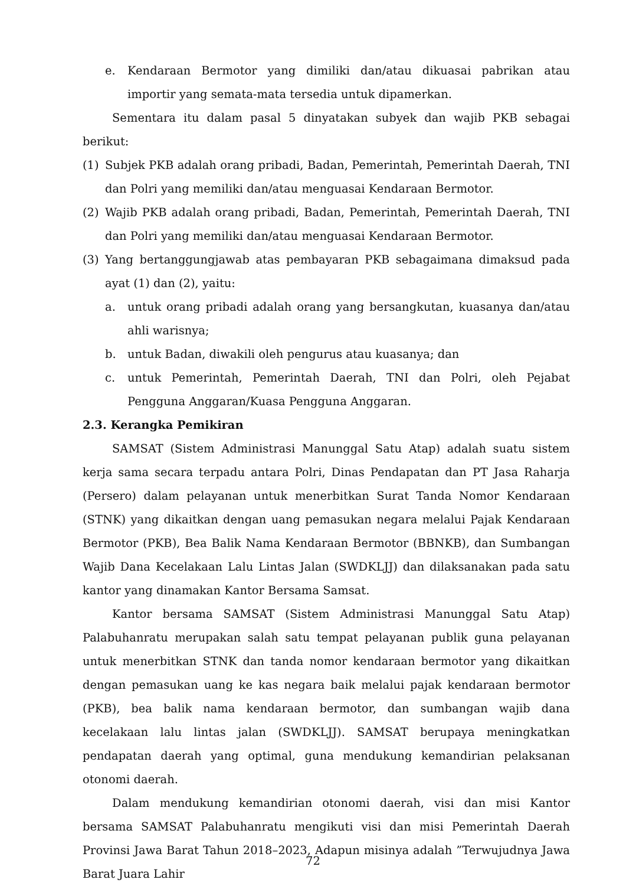e. Kendaraan Bermotor yang dimiliki dan/atau dikuasai pabrikan atau importir yang semata-mata tersedia untuk dipamerkan.
Sementara itu dalam pasal 5 dinyatakan subyek dan wajib PKB sebagai berikut:
(1) Subjek PKB adalah orang pribadi, Badan, Pemerintah, Pemerintah Daerah, TNI dan Polri yang memiliki dan/atau menguasai Kendaraan Bermotor.
(2) Wajib PKB adalah orang pribadi, Badan, Pemerintah, Pemerintah Daerah, TNI dan Polri yang memiliki dan/atau menguasai Kendaraan Bermotor.
(3) Yang bertanggungjawab atas pembayaran PKB sebagaimana dimaksud pada ayat (1) dan (2), yaitu:
a. untuk orang pribadi adalah orang yang bersangkutan, kuasanya dan/atau ahli warisnya;
b. untuk Badan, diwakili oleh pengurus atau kuasanya; dan
c. untuk Pemerintah, Pemerintah Daerah, TNI dan Polri, oleh Pejabat Pengguna Anggaran/Kuasa Pengguna Anggaran.
2.3. Kerangka Pemikiran
SAMSAT (Sistem Administrasi Manunggal Satu Atap) adalah suatu sistem kerja sama secara terpadu antara Polri, Dinas Pendapatan dan PT Jasa Raharja (Persero) dalam pelayanan untuk menerbitkan Surat Tanda Nomor Kendaraan (STNK) yang dikaitkan dengan uang pemasukan negara melalui Pajak Kendaraan Bermotor (PKB), Bea Balik Nama Kendaraan Bermotor (BBNKB), dan Sumbangan Wajib Dana Kecelakaan Lalu Lintas Jalan (SWDKLJJ) dan dilaksanakan pada satu kantor yang dinamakan Kantor Bersama Samsat.
Kantor bersama SAMSAT (Sistem Administrasi Manunggal Satu Atap) Palabuhanratu merupakan salah satu tempat pelayanan publik guna pelayanan untuk menerbitkan STNK dan tanda nomor kendaraan bermotor yang dikaitkan dengan pemasukan uang ke kas negara baik melalui pajak kendaraan bermotor (PKB), bea balik nama kendaraan bermotor, dan sumbangan wajib dana kecelakaan lalu lintas jalan (SWDKLJJ). SAMSAT berupaya meningkatkan pendapatan daerah yang optimal, guna mendukung kemandirian pelaksanan otonomi daerah.
Dalam mendukung kemandirian otonomi daerah, visi dan misi Kantor bersama SAMSAT Palabuhanratu mengikuti visi dan misi Pemerintah Daerah Provinsi Jawa Barat Tahun 2018–2023, Adapun misinya adalah ”Terwujudnya Jawa Barat Juara Lahir
72